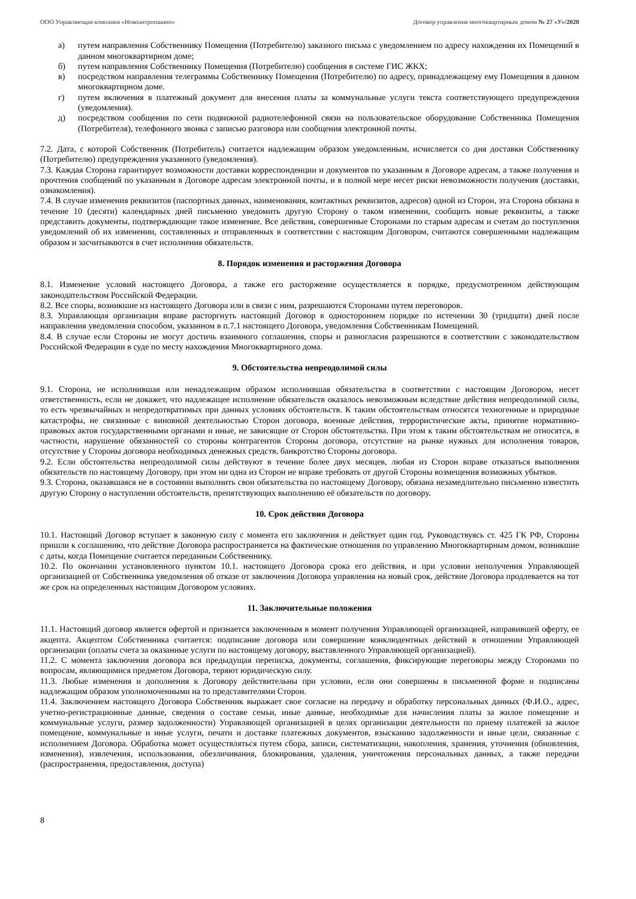ООО Управляющая компания «Новоантропшино» Договор управления многоквартирным домом № 27 «У»/2020
а) путем направления Собственнику Помещения (Потребителю) заказного письма с уведомлением по адресу нахождения их Помещений в данном многоквартирном доме;
б) путем направления Собственнику Помещения (Потребителю) сообщения в системе ГИС ЖКХ;
в) посредством направления телеграммы Собственнику Помещения (Потребителю) по адресу, принадлежащему ему Помещения в данном многоквартирном доме.
г) путем включения в платежный документ для внесения платы за коммунальные услуги текста соответствующего предупреждения (уведомления).
д) посредством сообщения по сети подвижной радиотелефонной связи на пользовательское оборудование Собственника Помещения (Потребителя), телефонного звонка с записью разговора или сообщения электронной почты.
7.2. Дата, с которой Собственник (Потребитель) считается надлежащим образом уведомленным, исчисляется со дня доставки Собственнику (Потребителю) предупреждения указанного (уведомления).
7.3. Каждая Сторона гарантирует возможности доставки корреспонденции и документов по указанным в Договоре адресам, а также получения и прочтения сообщений по указанным в Договоре адресам электронной почты, и в полной мере несет риски невозможности получения (доставки, ознакомления).
7.4. В случае изменения реквизитов (паспортных данных, наименования, контактных реквизитов, адресов) одной из Сторон, эта Сторона обязана в течение 10 (десяти) календарных дней письменно уведомить другую Сторону о таком изменении, сообщить новые реквизиты, а также представить документы, подтверждающие такое изменение. Все действия, совершенные Сторонами по старым адресам и счетам до поступления уведомлений об их изменении, составленных и отправленных в соответствии с настоящим Договором, считаются совершенными надлежащим образом и засчитываются в счет исполнения обязательств.
8. Порядок изменения и расторжения Договора
8.1. Изменение условий настоящего Договора, а также его расторжение осуществляется в порядке, предусмотренном действующим законодательством Российской Федерации.
8.2. Все споры, возникшие из настоящего Договора или в связи с ним, разрешаются Сторонами путем переговоров.
8.3. Управляющая организация вправе расторгнуть настоящий Договор в одностороннем порядке по истечении 30 (тридцати) дней после направления уведомления способом, указанном в п.7.1 настоящего Договора, уведомления Собственникам Помещений.
8.4. В случае если Стороны не могут достичь взаимного соглашения, споры и разногласия разрешаются в соответствии с законодательством Российской Федерации в суде по месту нахождения Многоквартирного дома.
9. Обстоятельства непреодолимой силы
9.1. Сторона, не исполнившая или ненадлежащим образом исполнившая обязательства в соответствии с настоящим Договором, несет ответственность, если не докажет, что надлежащее исполнение обязательств оказалось невозможным вследствие действия непреодолимой силы, то есть чрезвычайных и непредотвратимых при данных условиях обстоятельств. К таким обстоятельствам относятся техногенные и природные катастрофы, не связанные с виновной деятельностью Сторон договора, военные действия, террористические акты, принятие нормативно-правовых актов государственными органами и иные, не зависящие от Сторон обстоятельства. При этом к таким обстоятельствам не относятся, в частности, нарушение обязанностей со стороны контрагентов Стороны договора, отсутствие на рынке нужных для исполнения товаров, отсутствие у Стороны договора необходимых денежных средств, банкротство Стороны договора.
9.2. Если обстоятельства непреодолимой силы действуют в течение более двух месяцев, любая из Сторон вправе отказаться выполнения обязательств по настоящему Договору, при этом ни одна из Сторон не вправе требовать от другой Стороны возмещения возможных убытков.
9.3. Сторона, оказавшаяся не в состоянии выполнить свои обязательства по настоящему Договору, обязана незамедлительно письменно известить другую Сторону о наступлении обстоятельств, препятствующих выполнению её обязательств по договору.
10. Срок действия Договора
10.1. Настоящий Договор вступает в законную силу с момента его заключения и действует один год. Руководствуясь ст. 425 ГК РФ, Стороны пришли к соглашению, что действие Договора распространяется на фактические отношения по управлению Многоквартирным домом, возникшие с даты, когда Помещение считается переданным Собственнику.
10.2. По окончании установленного пунктом 10.1. настоящего Договора срока его действия, и при условии неполучения Управляющей организацией от Собственника уведомления об отказе от заключения Договора управления на новый срок, действие Договора продлевается на тот же срок на определенных настоящим Договором условиях.
11. Заключительные положения
11.1. Настоящий договор является офертой и признается заключенным в момент получения Управляющей организацией, направившей оферту, ее акцепта. Акцептом Собственника считается: подписание договора или совершение конклюдентных действий в отношении Управляющей организации (оплаты счета за оказанные услуги по настоящему договору, выставленного Управляющей организацией).
11.2. С момента заключения договора вся предыдущая переписка, документы, соглашения, фиксирующие переговоры между Сторонами по вопросам, являющимися предметом Договора, теряют юридическую силу.
11.3. Любые изменения и дополнения к Договору действительны при условии, если они совершены в письменной форме и подписаны надлежащим образом уполномоченными на то представителями Сторон.
11.4. Заключением настоящего Договора Собственник выражает свое согласие на передачу и обработку персональных данных (Ф.И.О., адрес, учетно-регистрационные данные, сведения о составе семьи, иные данные, необходимые для начисления платы за жилое помещение и коммунальные услуги, размер задолженности) Управляющей организацией в целях организации деятельности по приему платежей за жилое помещение, коммунальные и иные услуги, печати и доставке платежных документов, взысканию задолженности и иные цели, связанные с исполнением Договора. Обработка может осуществляться путем сбора, записи, систематизации, накопления, хранения, уточнения (обновления, изменения), извлечения, использования, обезличивания, блокирования, удаления, уничтожения персональных данных, а также передачи (распространения, предоставления, доступа)
8